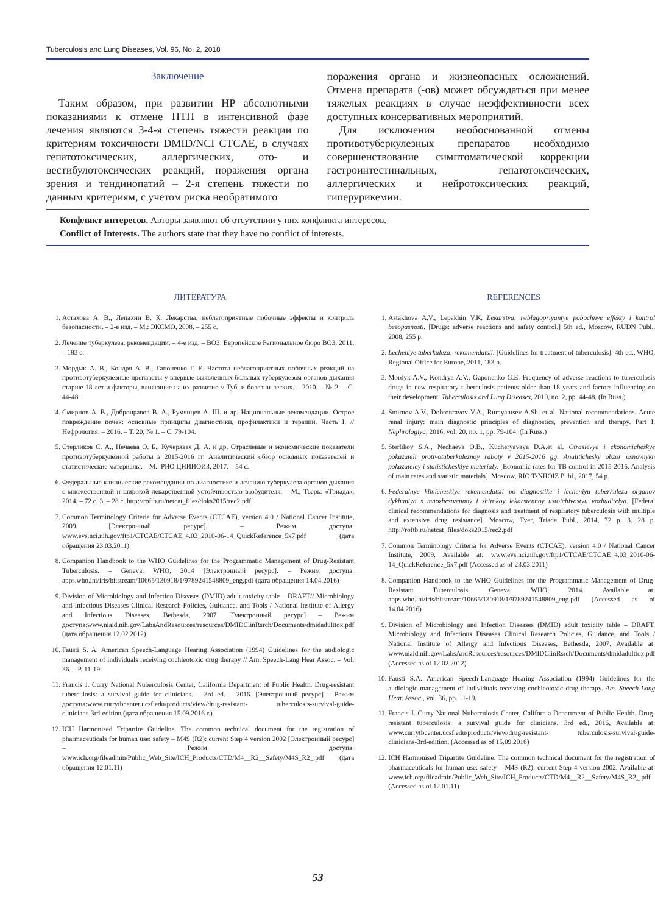Tuberculosis and Lung Diseases, Vol. 96, No. 2, 2018
Заключение
Таким образом, при развитии НР абсолютными показаниями к отмене ПТП в интенсивной фазе лечения являются 3-4-я степень тяжести реакции по критериям токсичности DMID/NCI CTCAE, в случаях гепатотоксических, аллергических, ото- и вестибулотоксических реакций, поражения органа зрения и тендинопатий – 2-я степень тяжести по данным критериям, с учетом риска необратимого
поражения органа и жизнеопасных осложнений. Отмена препарата (-ов) может обсуждаться при менее тяжелых реакциях в случае неэффективности всех доступных консервативных мероприятий.
Для исключения необоснованной отмены противотуберкулезных препаратов необходимо совершенствование симптоматической коррекции гастроинтестинальных, гепатотоксических, аллергических и нейротоксических реакций, гиперурикемии.
Конфликт интересов. Авторы заявляют об отсутствии у них конфликта интересов.
Conflict of Interests. The authors state that they have no conflict of interests.
ЛИТЕРАТУРА
1. Астахова А. В., Лепахин В. К. Лекарства: неблагоприятные побочные эффекты и контроль безопасности. – 2-е изд. – М.: ЭКСМО, 2008. – 255 с.
2. Лечение туберкулеза: рекомендации. – 4-е изд. – ВОЗ: Европейское Региональное бюро ВОЗ, 2011. – 183 с.
3. Мордык А. В., Кондря А. В., Гапоненко Г. Е. Частота неблагоприятных побочных реакций на противотуберкулезные препараты у впервые выявленных больных туберкулезом органов дыхания старше 18 лет и факторы, влияющие на их развитие // Туб. и болезни легких. – 2010. – № 2. – С. 44-48.
4. Смирнов А. В., Добронравов В. А., Румянцев А. Ш. и др. Национальные рекомендации. Острое повреждение почек: основные принципы диагностики, профилактики и терапии. Часть I. // Нефрология. – 2016. – Т. 20, № 1. – С. 79-104.
5. Стерликов С. А., Нечаева О. Б., Кучерявая Д. А. и др. Отраслевые и экономические показатели противотуберкулезной работы в 2015-2016 гг. Аналитический обзор основных показателей и статистические материалы. – М.: РИО ЦНИИОИЗ, 2017. – 54 с.
6. Федеральные клинические рекомендации по диагностике и лечению туберкулеза органов дыхания с множественной и широкой лекарственной устойчивостью возбудителя. – М.; Тверь: «Триада», 2014. – 72 с. 3. – 28 с. http://roftb.ru/netcat_files/doks2015/rec2.pdf
7. Common Terminology Criteria for Adverse Events (CTCAE), version 4.0 / National Cancer Institute, 2009 [Электронный ресурс]. – Режим доступа: www.evs.nci.nih.gov/ftp1/CTCAE/CTCAE_4.03_2010-06-14_QuickReference_5x7.pdf (дата обращения 23.03.2011)
8. Companion Handbook to the WHO Guidelines for the Programmatic Management of Drug-Resistant Tuberculosis. – Geneva: WHO, 2014 [Электронный ресурс]. – Режим доступа: apps.who.int/iris/bitstream/10665/130918/1/9789241548809_eng.pdf (дата обращения 14.04.2016)
9. Division of Microbiology and Infection Diseases (DMID) adult toxicity table – DRAFT// Microbiology and Infectious Diseases Clinical Research Policies, Guidance, and Tools / National Institute of Allergy and Infectious Diseases, Bethesda, 2007 [Электронный ресурс] – Режим доступа:www.niaid.nih.gov/LabsAndResources/resources/DMIDClinRsrch/Documents/dmidadulttox.pdf (дата обращения 12.02.2012)
10. Fausti S. A. American Speech-Language Hearing Association (1994) Guidelines for the audiologic management of individuals receiving cochleotoxic drug therapy // Am. Speech-Lang Hear Assoc. – Vol. 36. – P. 11-19.
11. Francis J. Curry National Nuberculosis Center, California Department of Public Health. Drug-resistant tuberculosis: a survival guide for clinicians. – 3rd ed. – 2016. [Электронный ресурс] – Режим доступа:www.currytbcenter.ucsf.edu/products/view/drug-resistant- tuberculosis-survival-guide-clinicians-3rd-edition (дата обращения 15.09.2016 г.)
12. ICH Harmonised Tripartite Guideline. The common technical document for the registration of pharmaceuticals for human use: safety – M4S (R2): current Step 4 version 2002 [Электронный ресурс] – Режим доступа: www.ich.org/fileadmin/Public_Web_Site/ICH_Products/CTD/M4__R2__Safety/M4S_R2_.pdf (дата обращения 12.01.11)
REFERENCES
1. Astakhova A.V., Lepakhin V.K. Lekarstva: neblagopriyantye pobochnye effekty i kontrol bezopasnosti. [Drugs: adverse reactions and safety control.] 5th ed., Moscow, RUDN Publ., 2008, 255 p.
2. Lecheniye tuberkuleza: rekomendatsii. [Guidelines for treatment of tuberculosis]. 4th ed., WHO, Regional Office for Europe, 2011, 183 p.
3. Mordyk A.V., Kondrya A.V., Gaponenko G.E. Frequency of adverse reactions to tuberculosis drugs in new respiratory tuberculosis patients older than 18 years and factors influencing on their development. Tuberculosis and Lung Diseases, 2010, no. 2, pp. 44-48. (In Russ.)
4. Smirnov A.V., Dobronravov V.A., Rumyantsev A.Sh. et al. National recommendations. Acute renal injury: main diagnostic principles of diagnostics, prevention and therapy. Part I. Nephrologiya, 2016, vol. 20, no. 1, pp. 79-104. (In Russ.)
5. Sterlikov S.A., Nechaeva O.B., Kucheryavaya D.A.et al. Otraslevye i ekonomicheskye pokazateli protivotuberkuleznoy raboty v 2015-2016 gg. Analitichesky obzor osnovnykh pokazateley i statisticheskiye materialy. [Economic rates for TB control in 2015-2016. Analysis of main rates and statistic materials]. Moscow, RIO TsNIIOIZ Publ., 2017, 54 p.
6. Federalnye klinicheskiye rekomendatsii po diagnostike i lecheniyu tuberkuleza organov dykhaniya s mnozhestvennoy i shirokoy lekarstennoy ustoichivostyu vozbuditelya. [Federal clinical recommendations for diagnosis and treatment of respiratory tuberculosis with multiple and extensive drug resistance]. Moscow, Tver, Triada Publ., 2014, 72 p. 3. 28 p. http://roftb.ru/netcat_files/doks2015/rec2.pdf
7. Common Terminology Criteria for Adverse Events (CTCAE), version 4.0 / National Cancer Institute, 2009. Available at: www.evs.nci.nih.gov/ftp1/CTCAE/CTCAE_4.03_2010-06-14_QuickReference_5x7.pdf (Accessed as of 23.03.2011)
8. Companion Handbook to the WHO Guidelines for the Programmatic Management of Drug-Resistant Tuberculosis. Geneva, WHO, 2014. Available at: apps.who.int/iris/bitstream/10665/130918/1/9789241548809_eng.pdf (Accessed as of 14.04.2016)
9. Division of Microbiology and Infection Diseases (DMID) adult toxicity table – DRAFT. Microbiology and Infectious Diseases Clinical Research Policies, Guidance, and Tools / National Institute of Allergy and Infectious Diseases, Bethesda, 2007. Available at: www.niaid.nih.gov/LabsAndResources/resources/DMIDClinRsrch/Documents/dmidadulttox.pdf (Accessed as of 12.02.2012)
10. Fausti S.A. American Speech-Language Hearing Association (1994) Guidelines for the audiologic management of individuals receiving cochleotoxic drug therapy. Am. Speech-Lang Hear. Assoc., vol. 36, pp. 11-19.
11. Francis J. Curry National Nuberculosis Center, California Department of Public Health. Drug-resistant tuberculosis: a survival guide for clinicians. 3rd ed., 2016, Available at: www.currytbcenter.ucsf.edu/products/view/drug-resistant- tuberculosis-survival-guide-clinicians-3rd-edition. (Accessed as of 15.09.2016)
12. ICH Harmonised Tripartite Guideline. The common technical document for the registration of pharmaceuticals for human use: safety – M4S (R2): current Step 4 version 2002. Available at: www.ich.org/fileadmin/Public_Web_Site/ICH_Products/CTD/M4__R2__Safety/M4S_R2_.pdf (Accessed as of 12.01.11)
53